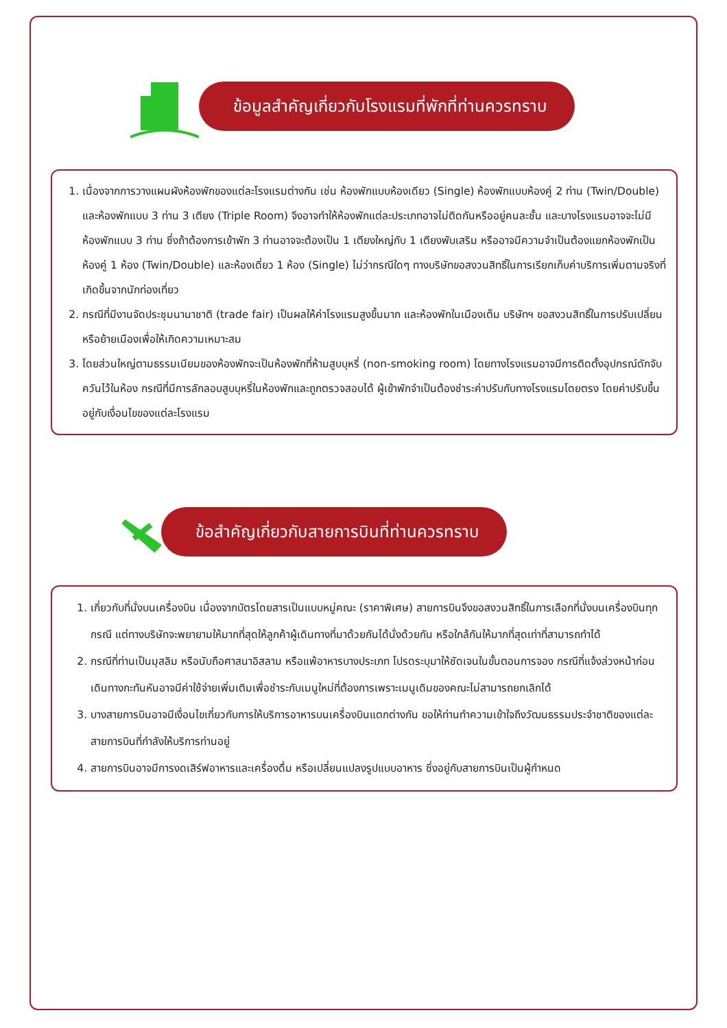ข้อมูลสำคัญเกี่ยวกับโรงแรมที่พักที่ท่านควรทราบ
1. เนื่องจากการวางแผนผังห้องพักของแต่ละโรงแรมต่างกัน เช่น ห้องพักแบบห้องเดียว (Single) ห้องพักแบบห้องคู่ 2 ท่าน (Twin/Double) และห้องพักแบบ 3 ท่าน 3 เตียง (Triple Room) จึงอาจทำให้ห้องพักแต่ละประเภทอาจไม่ติดกันหรืออยู่คนละชั้น และบางโรงแรมอาจจะไม่มีห้องพักแบบ 3 ท่าน ซึ่งถ้าต้องการเข้าพัก 3 ท่านอาจจะต้องเป็น 1 เตียงใหญ่กับ 1 เตียงพับเสริม หรืออาจมีความจำเป็นต้องแยกห้องพักเป็นห้องคู่ 1 ห้อง (Twin/Double) และห้องเดี่ยว 1 ห้อง (Single) ไม่ว่ากรณีใดๆ ทางบริษัทขอสงวนสิทธิ์ในการเรียกเก็บค่าบริการเพิ่มตามจริงที่เกิดขึ้นจากนักท่องเที่ยว
2. กรณีที่มีงานจัดประชุมนานาชาติ (trade fair) เป็นผลให้ค่าโรงแรมสูงขึ้นมาก และห้องพักในเมืองเต็ม บริษัทฯ ขอสงวนสิทธิ์ในการปรับเปลี่ยนหรือย้ายเมืองเพื่อให้เกิดความเหมาะสม
3. โดยส่วนใหญ่ตามธรรมเนียมของห้องพักจะเป็นห้องพักที่ห้ามสูบบุหรี่ (non-smoking room) โดยทางโรงแรมอาจมีการติดตั้งอุปกรณ์ดักจับควันไว้ในห้อง กรณีที่มีการลักลอบสูบบุหรี่ในห้องพักและถูกตรวจสอบได้ ผู้เข้าพักจำเป็นต้องชำระค่าปรับกับทางโรงแรมโดยตรง โดยค่าปรับขึ้นอยู่กับเงื่อนไขของแต่ละโรงแรม
ข้อสำคัญเกี่ยวกับสายการบินที่ท่านควรทราบ
1. เกี่ยวกับที่นั่งบนเครื่องบิน เนื่องจากบัตรโดยสารเป็นแบบหมู่คณะ (ราคาพิเศษ) สายการบินจึงขอสงวนสิทธิ์ในการเลือกที่นั่งบนเครื่องบินทุกกรณี แต่ทางบริษัทจะพยายามให้มากที่สุดให้ลูกค้าผู้เดินทางที่มาด้วยกันได้นั่งด้วยกัน หรือใกล้กันให้มากที่สุดเท่าที่สามารถทำได้
2. กรณีที่ท่านเป็นมุสลิม หรือนับถือศาสนาอิสลาม หรือแพ้อาหารบางประเภท โปรดระบุมาให้ชัดเจนในขั้นตอนการจอง กรณีที่แจ้งล่วงหน้าก่อนเดินทางกะทันหันอาจมีค่าใช้จ่ายเพิ่มเติมเพื่อชำระกับเมนูใหม่ที่ต้องการเพราะเมนูเดิมของคณะไม่สามารถยกเลิกได้
3. บางสายการบินอาจมีเงื่อนไขเกี่ยวกับการให้บริการอาหารบนเครื่องบินแตกต่างกัน ขอให้ท่านทำความเข้าใจถึงวัฒนธรรมประจำชาติของแต่ละสายการบินที่กำลังให้บริการท่านอยู่
4. สายการบินอาจมีการงดเสิร์ฟอาหารและเครื่องดื่ม หรือเปลี่ยนแปลงรูปแบบอาหาร ซึ่งอยู่กับสายการบินเป็นผู้กำหนด